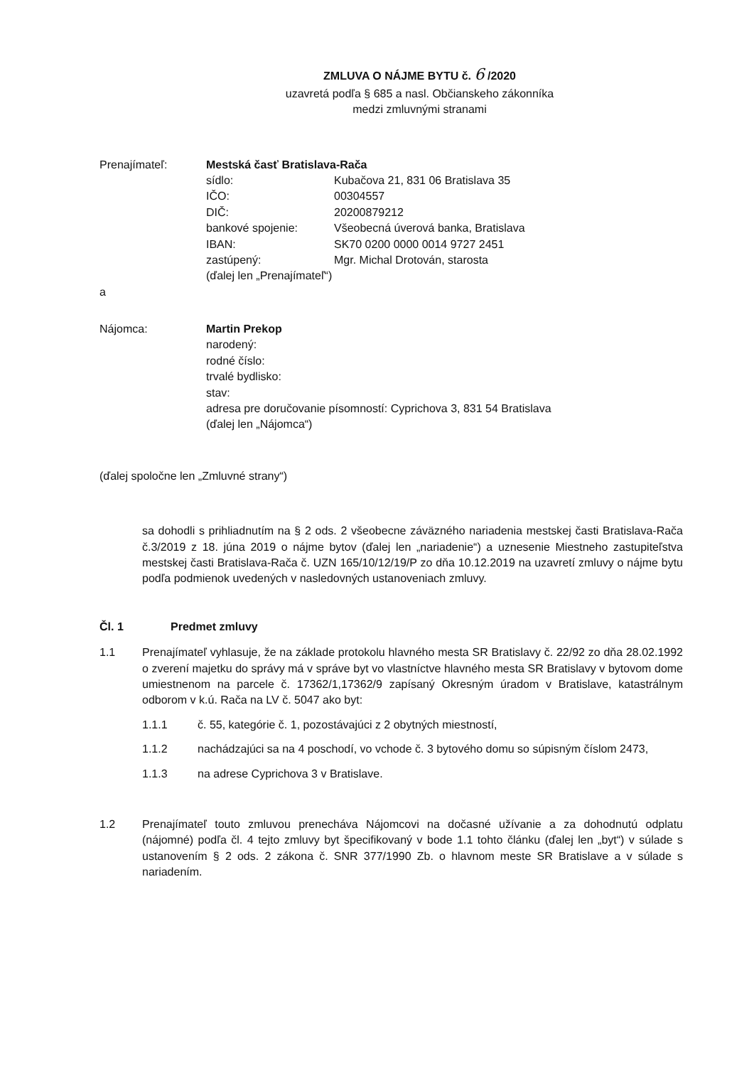ZMLUVA O NÁJME BYTU č. 6 /2020
uzavretá podľa § 685 a nasl. Občianskeho zákonníka
medzi zmluvnými stranami
Prenajímateľ: Mestská časť Bratislava-Rača
sídlo: Kubačova 21, 831 06 Bratislava 35
IČO: 00304557
DIČ: 20200879212
bankové spojenie: Všeobecná úverová banka, Bratislava
IBAN: SK70 0200 0000 0014 9727 2451
zastúpený: Mgr. Michal Drotován, starosta
(ďalej len „Prenajímateľ“)
a
Nájomca: Martin Prekop
narodený:
rodné číslo:
trvalé bydlisko:
stav:
adresa pre doručovanie písomností: Cyprichova 3, 831 54 Bratislava
(ďalej len „Nájomca“)
(ďalej spoločne len „Zmluvné strany“)
sa dohodli s prihliadnutím na § 2 ods. 2 všeobecne záväzného nariadenia mestskej časti Bratislava-Rača č.3/2019 z 18. júna 2019 o nájme bytov (ďalej len „nariadenie“) a uznesenie Miestneho zastupiteľstva mestskej časti Bratislava-Rača č. UZN 165/10/12/19/P zo dňa 10.12.2019 na uzavretí zmluvy o nájme bytu podľa podmienok uvedených v nasledovných ustanoveniach zmluvy.
Čl. 1 Predmet zmluvy
1.1 Prenajímateľ vyhlasuje, že na základe protokolu hlavného mesta SR Bratislavy č. 22/92 zo dňa 28.02.1992 o zverení majetku do správy má v správe byt vo vlastníctve hlavného mesta SR Bratislavy v bytovom dome umiestnenom na parcele č. 17362/1,17362/9 zapísaný Okresným úradom v Bratislave, katastrálnym odborom v k.ú. Rača na LV č. 5047 ako byt:
1.1.1 č. 55, kategórie č. 1, pozostávajúci z 2 obytných miestností,
1.1.2 nachádzajúci sa na 4 poschodí, vo vchode č. 3 bytového domu so súpisným číslom 2473,
1.1.3 na adrese Cyprichova 3 v Bratislave.
1.2 Prenajímateľ touto zmluvou prenecháva Nájomcovi na dočasné užívanie a za dohodnutú odplatu (nájomné) podľa čl. 4 tejto zmluvy byt špecifikovaný v bode 1.1 tohto článku (ďalej len „byt“) v súlade s ustanovením § 2 ods. 2 zákona č. SNR 377/1990 Zb. o hlavnom meste SR Bratislave a v súlade s nariadením.